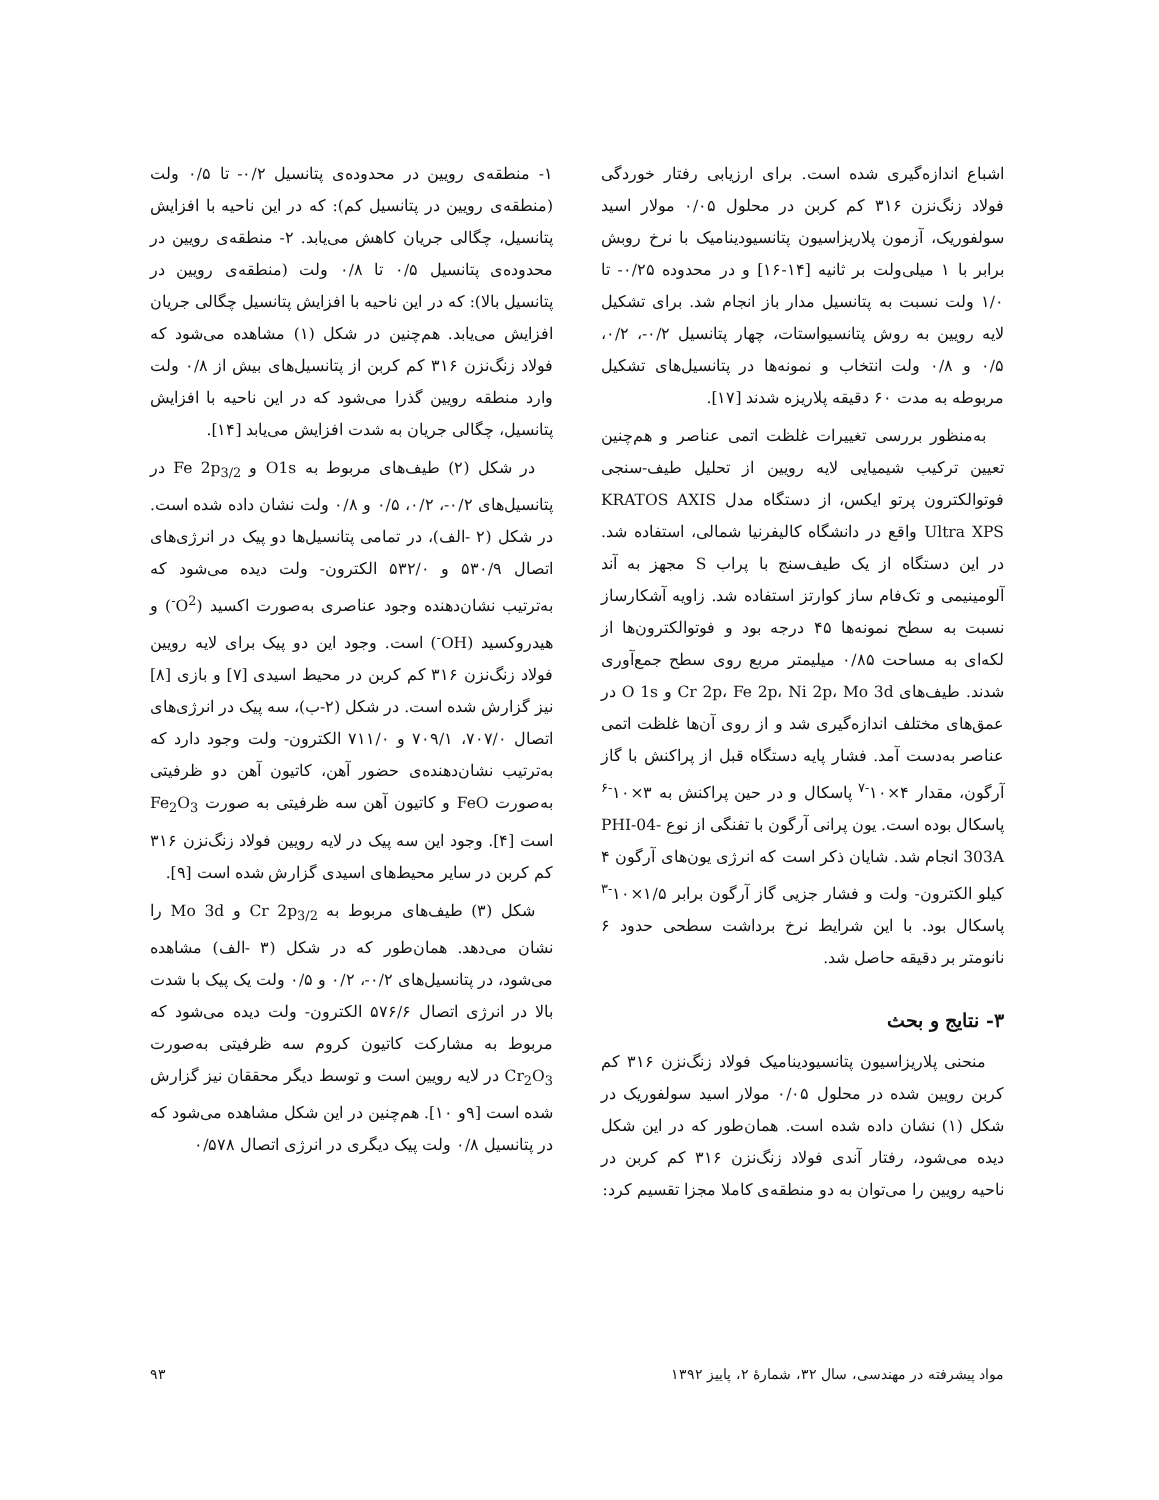اشباع اندازه‌گیری شده است. برای ارزیابی رفتار خوردگی فولاد زنگ‌نزن ۳۱۶ کم کربن در محلول ۰/۰۵ مولار اسید سولفوریک، آزمون پلاریزاسیون پتانسیودینامیک با نرخ روبش برابر با ۱ میلی‌ولت بر ثانیه [۱۴-۱۶] و در محدوده ۰/۲۵- تا ۱/۰ ولت نسبت به پتانسیل مدار باز انجام شد. برای تشکیل لایه رویین به روش پتانسیواستات، چهار پتانسیل ۰/۲-، ۰/۲، ۰/۵ و ۰/۸ ولت انتخاب و نمونه‌ها در پتانسیل‌های تشکیل مربوطه به مدت ۶۰ دقیقه پلاریزه شدند [۱۷].
به‌منظور بررسی تغییرات غلظت اتمی عناصر و هم‌چنین تعیین ترکیب شیمیایی لایه رویین از تحلیل طیف-سنجی فوتوالکترون پرتو ایکس، از دستگاه مدل KRATOS AXIS Ultra XPS واقع در دانشگاه کالیفرنیا شمالی، استفاده شد. در این دستگاه از یک طیف‌سنج با پراب S مجهز به آند آلومینیمی و تک‌فام ساز کوارتز استفاده شد. زاویه آشکارساز نسبت به سطح نمونه‌ها ۴۵ درجه بود و فوتوالکترون‌ها از لکه‌ای به مساحت ۰/۸۵ میلیمتر مربع روی سطح جمع‌آوری شدند. طیف‌های Cr 2p، Fe 2p، Ni 2p، Mo 3d و O 1s در عمق‌های مختلف اندازه‌گیری شد و از روی آن‌ها غلظت اتمی عناصر به‌دست آمد. فشار پایه دستگاه قبل از پراکنش با گاز آرگون، مقدار ۴×۱۰<sup>-۷</sup> پاسکال و در حین پراکنش به ۳×۱۰<sup>-۶</sup> پاسکال بوده است. یون پرانی آرگون با تفنگی از نوع PHI-04-303A انجام شد. شایان ذکر است که انرژی یون‌های آرگون ۴ کیلو الکترون- ولت و فشار جزیی گاز آرگون برابر ۱/۵×۱۰<sup>-۳</sup> پاسکال بود. با این شرایط نرخ برداشت سطحی حدود ۶ نانومتر بر دقیقه حاصل شد.
۳- نتایج و بحث
منحنی پلاریزاسیون پتانسیودینامیک فولاد زنگ‌نزن ۳۱۶ کم کربن رویین شده در محلول ۰/۰۵ مولار اسید سولفوریک در شکل (۱) نشان داده شده است. همان‌طور که در این شکل دیده می‌شود، رفتار آندی فولاد زنگ‌نزن ۳۱۶ کم کربن در ناحیه رویین را می‌توان به دو منطقه‌ی کاملا مجزا تقسیم کرد:
۱- منطقه‌ی رویین در محدوده‌ی پتانسیل ۰/۲- تا ۰/۵ ولت (منطقه‌ی رویین در پتانسیل کم): که در این ناحیه با افزایش پتانسیل، چگالی جریان کاهش می‌یابد. ۲- منطقه‌ی رویین در محدوده‌ی پتانسیل ۰/۵ تا ۰/۸ ولت (منطقه‌ی رویین در پتانسیل بالا): که در این ناحیه با افزایش پتانسیل چگالی جریان افزایش می‌یابد. هم‌چنین در شکل (۱) مشاهده می‌شود که فولاد زنگ‌نزن ۳۱۶ کم کربن از پتانسیل‌های بیش از ۰/۸ ولت وارد منطقه رویین گذرا می‌شود که در این ناحیه با افزایش پتانسیل، چگالی جریان به شدت افزایش می‌یابد [۱۴].
در شکل (۲) طیف‌های مربوط به O1s و Fe 2p<sub>3/2</sub> در پتانسیل‌های ۰/۲-، ۰/۲، ۰/۵ و ۰/۸ ولت نشان داده شده است. در شکل (۲ -الف)، در تمامی پتانسیل‌ها دو پیک در انرژی‌های اتصال ۵۳۰/۹ و ۵۳۲/۰ الکترون- ولت دیده می‌شود که به‌ترتیب نشان‌دهنده وجود عناصری به‌صورت اکسید (O<sup>2-</sup>) و هیدروکسید (OH<sup>-</sup>) است. وجود این دو پیک برای لایه رویین فولاد زنگ‌نزن ۳۱۶ کم کربن در محیط اسیدی [۷] و بازی [۸] نیز گزارش شده است. در شکل (۲-ب)، سه پیک در انرژی‌های اتصال ۷۰۷/۰، ۷۰۹/۱ و ۷۱۱/۰ الکترون- ولت وجود دارد که به‌ترتیب نشان‌دهنده‌ی حضور آهن، کاتیون آهن دو ظرفیتی به‌صورت FeO و کاتیون آهن سه ظرفیتی به صورت Fe<sub>2</sub>O<sub>3</sub> است [۴]. وجود این سه پیک در لایه رویین فولاد زنگ‌نزن ۳۱۶ کم کربن در سایر محیط‌های اسیدی گزارش شده است [۹].
شکل (۳) طیف‌های مربوط به Cr 2p<sub>3/2</sub> و Mo 3d را نشان می‌دهد. همان‌طور که در شکل (۳ -الف) مشاهده می‌شود، در پتانسیل‌های ۰/۲-، ۰/۲ و ۰/۵ ولت یک پیک با شدت بالا در انرژی اتصال ۵۷۶/۶ الکترون- ولت دیده می‌شود که مربوط به مشارکت کاتیون کروم سه ظرفیتی به‌صورت Cr<sub>2</sub>O<sub>3</sub> در لایه رویین است و توسط دیگر محققان نیز گزارش شده است [۹و ۱۰]. هم‌چنین در این شکل مشاهده می‌شود که در پتانسیل ۰/۸ ولت پیک دیگری در انرژی اتصال ۰/۵۷۸
مواد پیشرفته در مهندسی، سال ۳۲، شمارهٔ ۲، پاییز ۱۳۹۲ ۹۳